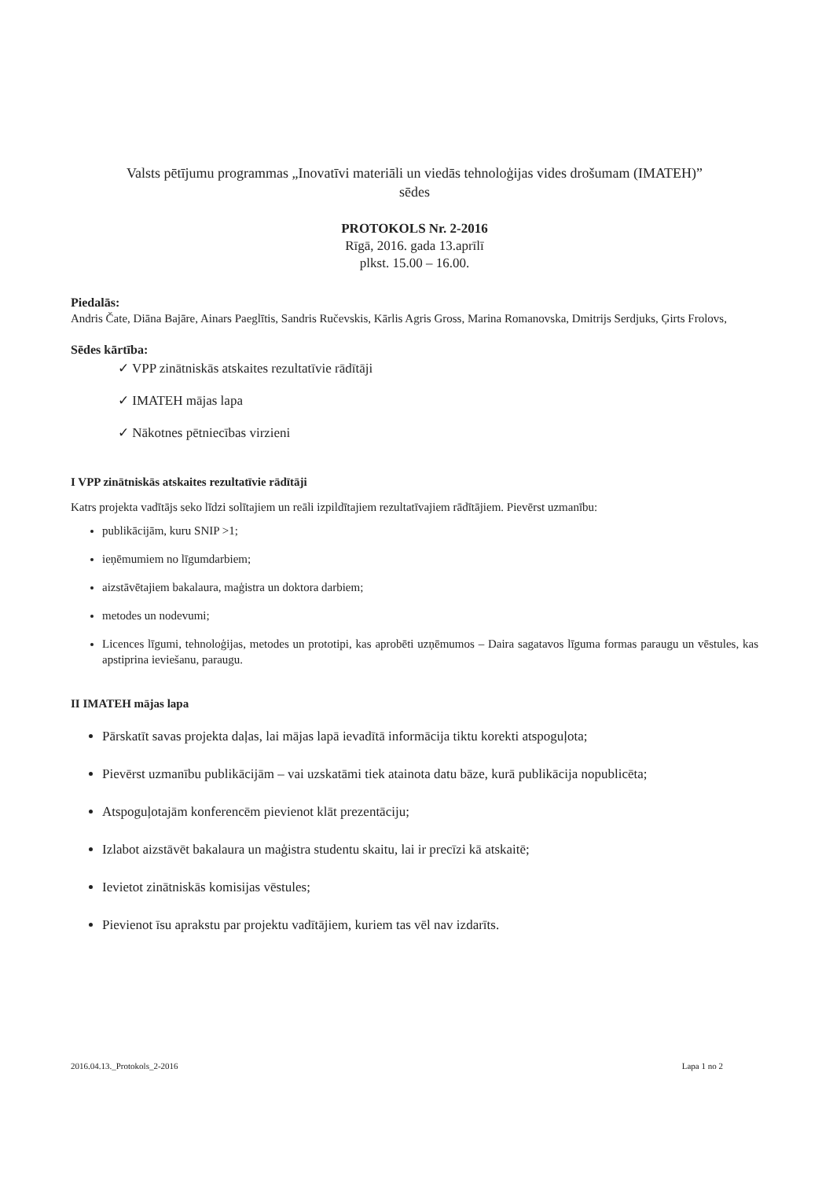Valsts pētījumu programmas „Inovatīvi materiāli un viedās tehnoloģijas vides drošumam (IMATEH)”
sēdes
PROTOKOLS Nr. 2-2016
Rīgā, 2016. gada 13.aprīlī
plkst. 15.00 – 16.00.
Piedalās:
Andris Čate, Diāna Bajāre, Ainars Paeglītis, Sandris Ručevskis, Kārlis Agris Gross, Marina Romanovska, Dmitrijs Serdjuks, Ģirts Frolovs,
Sēdes kārtība:
✓ VPP zinātniskās atskaites rezultatīvie rādītāji
✓ IMATEH mājas lapa
✓ Nākotnes pētniecības virzieni
I VPP zinātniskās atskaites rezultatīvie rādītāji
Katrs projekta vadītājs seko līdzi solītajiem un reāli izpildītajiem rezultatīvajiem rādītājiem. Pievērst uzmanību:
publikācijām, kuru SNIP >1;
ieņēmumiem no līgumdarbiem;
aizstāvētajiem bakalaura, maģistra un doktora darbiem;
metodes un nodevumi;
Licences līgumi, tehnoloģijas, metodes un prototipi, kas aprobēti uzņēmumos – Daira sagatavos līguma formas paraugu un vēstules, kas apstiprina ieviešanu, paraugu.
II IMATEH mājas lapa
Pārskatīt savas projekta daļas, lai mājas lapā ievadītā informācija tiktu korekti atspoguļota;
Pievērst uzmanību publikācijām – vai uzskatāmi tiek atainota datu bāze, kurā publikācija nopublicēta;
Atspoguļotajām konferencēm pievienot klāt prezentāciju;
Izlabot aizstāvēt bakalaura un maģistra studentu skaitu, lai ir precīzi kā atskaitē;
Ievietot zinātniskās komisijas vēstules;
Pievienot īsu aprakstu par projektu vadītājiem, kuriem tas vēl nav izdarīts.
2016.04.13._Protokols_2-2016 Lapa 1 no 2